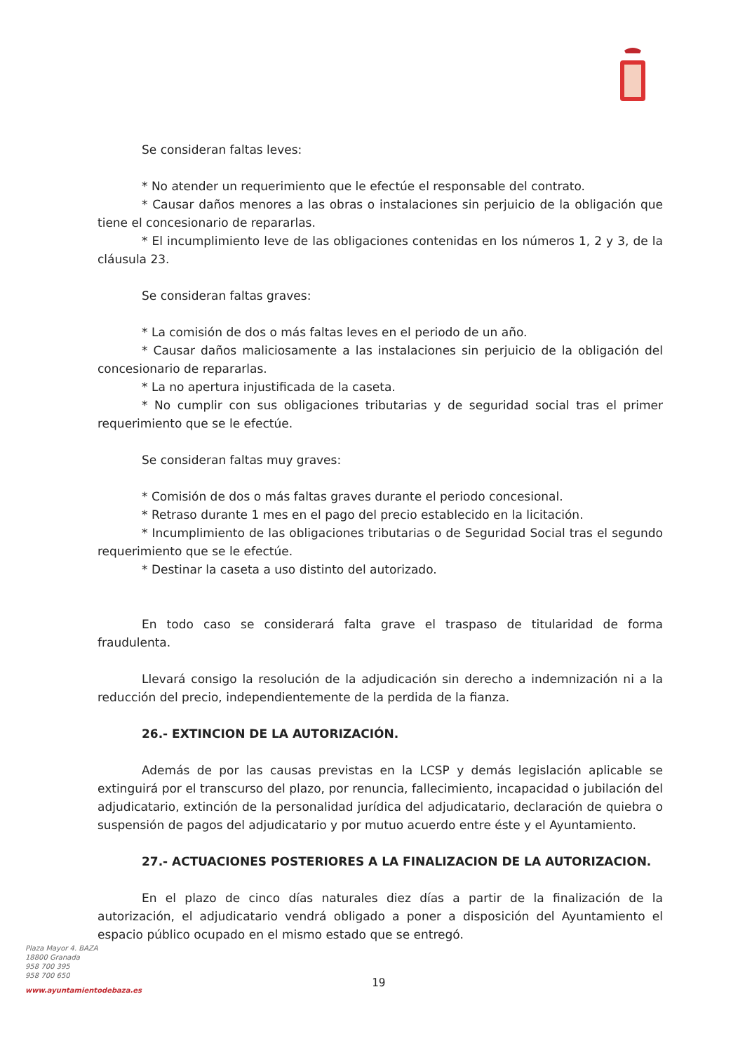Se consideran faltas leves:
* No atender un requerimiento que le efectúe el responsable del contrato.
* Causar daños menores a las obras o instalaciones sin perjuicio de la obligación que tiene el concesionario de repararlas.
* El incumplimiento leve de las obligaciones contenidas en los números 1, 2 y 3, de la cláusula 23.
Se consideran faltas graves:
* La comisión de dos o más faltas leves en el periodo de un año.
* Causar daños maliciosamente a las instalaciones sin perjuicio de la obligación del concesionario de repararlas.
* La no apertura injustificada de la caseta.
* No cumplir con sus obligaciones tributarias y de seguridad social tras el primer requerimiento que se le efectúe.
Se consideran faltas muy graves:
* Comisión de dos o más faltas graves durante el periodo concesional.
* Retraso durante 1 mes en el pago del precio establecido en la licitación.
* Incumplimiento de las obligaciones tributarias o de Seguridad Social tras el segundo requerimiento que se le efectúe.
* Destinar la caseta a uso distinto del autorizado.
En todo caso se considerará falta grave el traspaso de titularidad de forma fraudulenta.
Llevará consigo la resolución de la adjudicación sin derecho a indemnización ni a la reducción del precio, independientemente de la perdida de la fianza.
26.- EXTINCION DE LA AUTORIZACIÓN.
Además de por las causas previstas en la LCSP y demás legislación aplicable se extinguirá por el transcurso del plazo, por renuncia, fallecimiento, incapacidad o jubilación del adjudicatario, extinción de la personalidad jurídica del adjudicatario, declaración de quiebra o suspensión de pagos del adjudicatario y por mutuo acuerdo entre éste y el Ayuntamiento.
27.- ACTUACIONES POSTERIORES A LA FINALIZACION DE LA AUTORIZACION.
En el plazo de cinco días naturales diez días a partir de la finalización de la autorización, el adjudicatario vendrá obligado a poner a disposición del Ayuntamiento el espacio público ocupado en el mismo estado que se entregó.
Plaza Mayor 4. BAZA
18800 Granada
958 700 395
958 700 650
www.ayuntamientodebaza.es
19